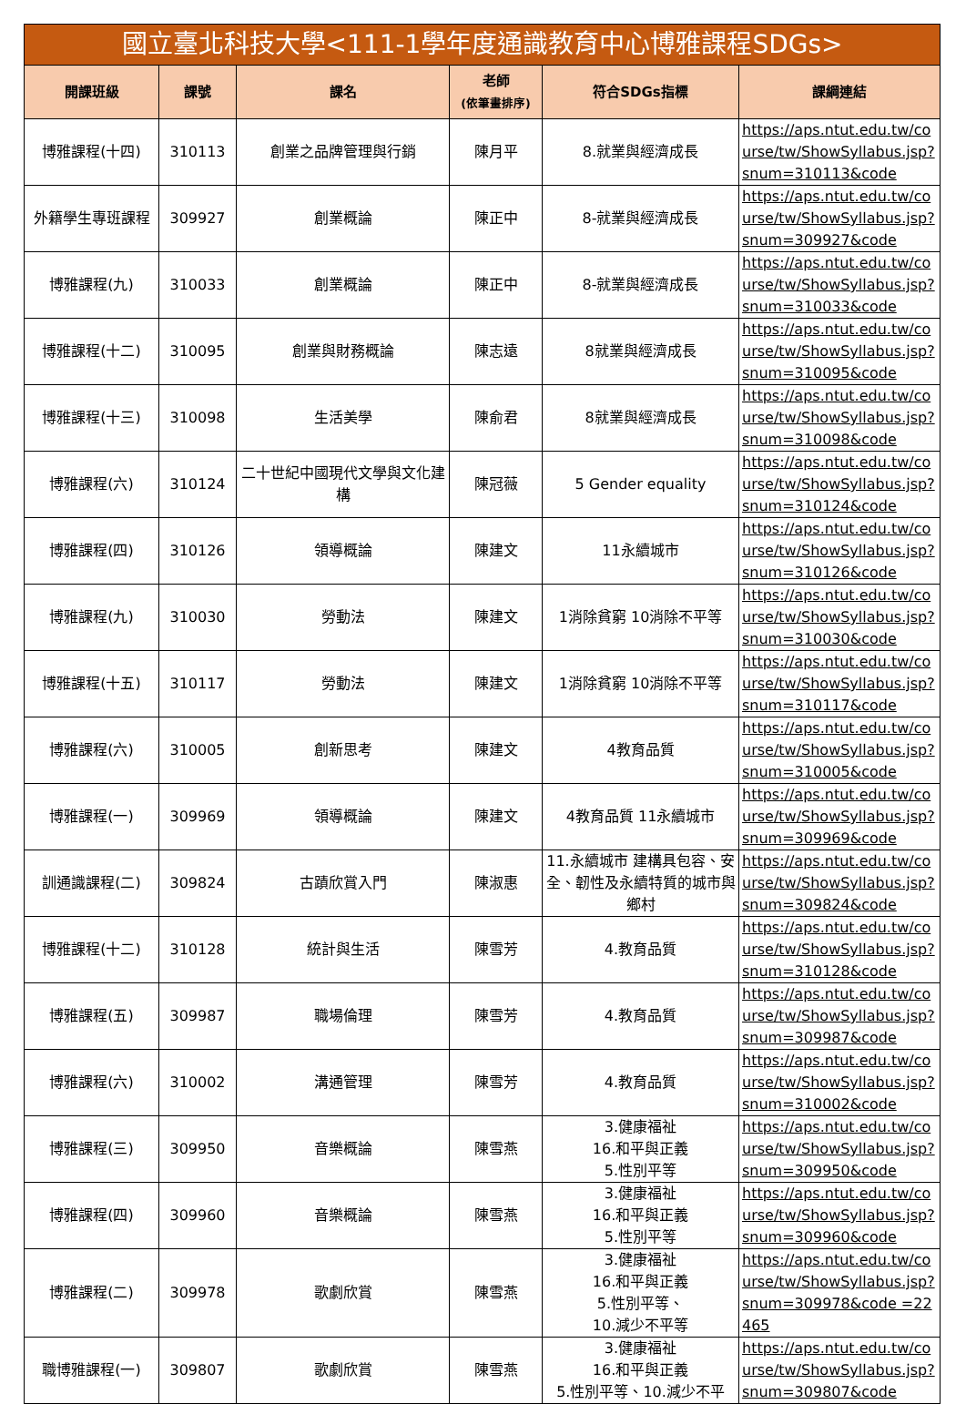| 國立臺北科技大學<111-1學年度通識教育中心博雅課程SDGs> | | | | | |
| --- | --- | --- | --- | --- | --- |
| 開課班級 | 課號 | 課名 | 老師 (依筆畫排序) | 符合SDGs指標 | 課綱連結 |
| 博雅課程(十四) | 310113 | 創業之品牌管理與行銷 | 陳月平 | 8.就業與經濟成長 | https://aps.ntut.edu.tw/course/tw/ShowSyllabus.jsp?snum=310113&code |
| 外籍學生專班課程 | 309927 | 創業概論 | 陳正中 | 8-就業與經濟成長 | https://aps.ntut.edu.tw/course/tw/ShowSyllabus.jsp?snum=309927&code |
| 博雅課程(九) | 310033 | 創業概論 | 陳正中 | 8-就業與經濟成長 | https://aps.ntut.edu.tw/course/tw/ShowSyllabus.jsp?snum=310033&code |
| 博雅課程(十二) | 310095 | 創業與財務概論 | 陳志遠 | 8就業與經濟成長 | https://aps.ntut.edu.tw/course/tw/ShowSyllabus.jsp?snum=310095&code |
| 博雅課程(十三) | 310098 | 生活美學 | 陳俞君 | 8就業與經濟成長 | https://aps.ntut.edu.tw/course/tw/ShowSyllabus.jsp?snum=310098&code |
| 博雅課程(六) | 310124 | 二十世紀中國現代文學與文化建構 | 陳冠薇 | 5 Gender equality | https://aps.ntut.edu.tw/course/tw/ShowSyllabus.jsp?snum=310124&code |
| 博雅課程(四) | 310126 | 領導概論 | 陳建文 | 11永續城市 | https://aps.ntut.edu.tw/course/tw/ShowSyllabus.jsp?snum=310126&code |
| 博雅課程(九) | 310030 | 勞動法 | 陳建文 | 1消除貧窮 10消除不平等 | https://aps.ntut.edu.tw/course/tw/ShowSyllabus.jsp?snum=310030&code |
| 博雅課程(十五) | 310117 | 勞動法 | 陳建文 | 1消除貧窮 10消除不平等 | https://aps.ntut.edu.tw/course/tw/ShowSyllabus.jsp?snum=310117&code |
| 博雅課程(六) | 310005 | 創新思考 | 陳建文 | 4教育品質 | https://aps.ntut.edu.tw/course/tw/ShowSyllabus.jsp?snum=310005&code |
| 博雅課程(一) | 309969 | 領導概論 | 陳建文 | 4教育品質 11永續城市 | https://aps.ntut.edu.tw/course/tw/ShowSyllabus.jsp?snum=309969&code |
| 訓通識課程(二) | 309824 | 古蹟欣賞入門 | 陳淑惠 | 11.永續城市 建構具包容、安全、韌性及永續特質的城市與鄉村 | https://aps.ntut.edu.tw/course/tw/ShowSyllabus.jsp?snum=309824&code |
| 博雅課程(十二) | 310128 | 統計與生活 | 陳雪芳 | 4.教育品質 | https://aps.ntut.edu.tw/course/tw/ShowSyllabus.jsp?snum=310128&code |
| 博雅課程(五) | 309987 | 職場倫理 | 陳雪芳 | 4.教育品質 | https://aps.ntut.edu.tw/course/tw/ShowSyllabus.jsp?snum=309987&code |
| 博雅課程(六) | 310002 | 溝通管理 | 陳雪芳 | 4.教育品質 | https://aps.ntut.edu.tw/course/tw/ShowSyllabus.jsp?snum=310002&code |
| 博雅課程(三) | 309950 | 音樂概論 | 陳雪燕 | 3.健康福祉 16.和平與正義 5.性別平等 | https://aps.ntut.edu.tw/course/tw/ShowSyllabus.jsp?snum=309950&code |
| 博雅課程(四) | 309960 | 音樂概論 | 陳雪燕 | 3.健康福祉 16.和平與正義 5.性別平等 | https://aps.ntut.edu.tw/course/tw/ShowSyllabus.jsp?snum=309960&code |
| 博雅課程(二) | 309978 | 歌劇欣賞 | 陳雪燕 | 3.健康福祉 16.和平與正義 5.性別平等、 10.減少不平等 | https://aps.ntut.edu.tw/course/tw/ShowSyllabus.jsp?snum=309978&code =22465 |
| 職博雅課程(一) | 309807 | 歌劇欣賞 | 陳雪燕 | 3.健康福祉 16.和平與正義 5.性別平等、10.減少不平 | https://aps.ntut.edu.tw/course/tw/ShowSyllabus.jsp?snum=309807&code |